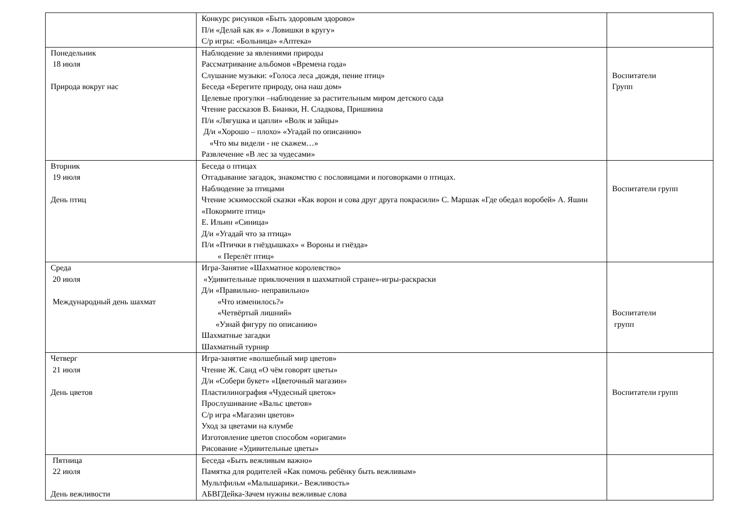| | Конкурс рисунков «Быть здоровым здорово» П/и «Делай как я» « Ловишки в кругу» С/р игры: «Больница» «Аптека» | |
| Понедельник 18 июля Природа вокруг нас | Наблюдение за явлениями природы Рассматривание альбомов «Времена года» Слушание музыки: «Голоса леса ,дождя, пение птиц» Беседа «Берегите природу, она наш дом» Целевые прогулки –наблюдение за растительным миром детского сада Чтение рассказов В. Бианки, Н. Сладкова, Пришвина П/и «Лягушка и цапли» «Волк и зайцы» Д/и «Хорошо – плохо» «Угадай по описанию» «Что мы видели - не скажем…» Развлечение «В лес за чудесами» | Воспитатели Групп |
| Вторник 19 июля День птиц | Беседа о птицах Отгадывание загадок, знакомство с пословицами и поговорками о птицах. Наблюдение за птицами Чтение эскимосской сказки «Как ворон и сова друг друга покрасили» С. Маршак «Где обедал воробей» А. Яшин «Покормите птиц» Е. Ильин «Синица» Д/и «Угадай что за птица» П/и «Птички в гнёздышках» « Вороны и гнёзда» « Перелёт птиц» | Воспитатели групп |
| Среда 20 июля Международный день шахмат | Игра-Занятие «Шахматное королевство» «Удивительные приключения в шахматной стране»-игры-раскраски Д/и «Правильно- неправильно» «Что изменилось?» «Четвёртый лишний» «Узнай фигуру по описанию» Шахматные загадки Шахматный турнир | Воспитатели групп |
| Четверг 21 июля День цветов | Игра-занятие «волшебный мир цветов» Чтение Ж. Санд «О чём говорят цветы» Д/и «Собери букет» «Цветочный магазин» Пластилинография «Чудесный цветок» Прослушивание «Вальс цветов» С/р игра «Магазин цветов» Уход за цветами на клумбе Изготовление цветов способом «оригами» Рисование «Удивительные цветы» | Воспитатели групп |
| Пятница 22 июля День вежливости | Беседа «Быть вежливым важно» Памятка для родителей «Как помочь ребёнку быть вежливым» Мультфильм «Малышарики.- Вежливость» АБВГДейка-Зачем нужны вежливые слова | |